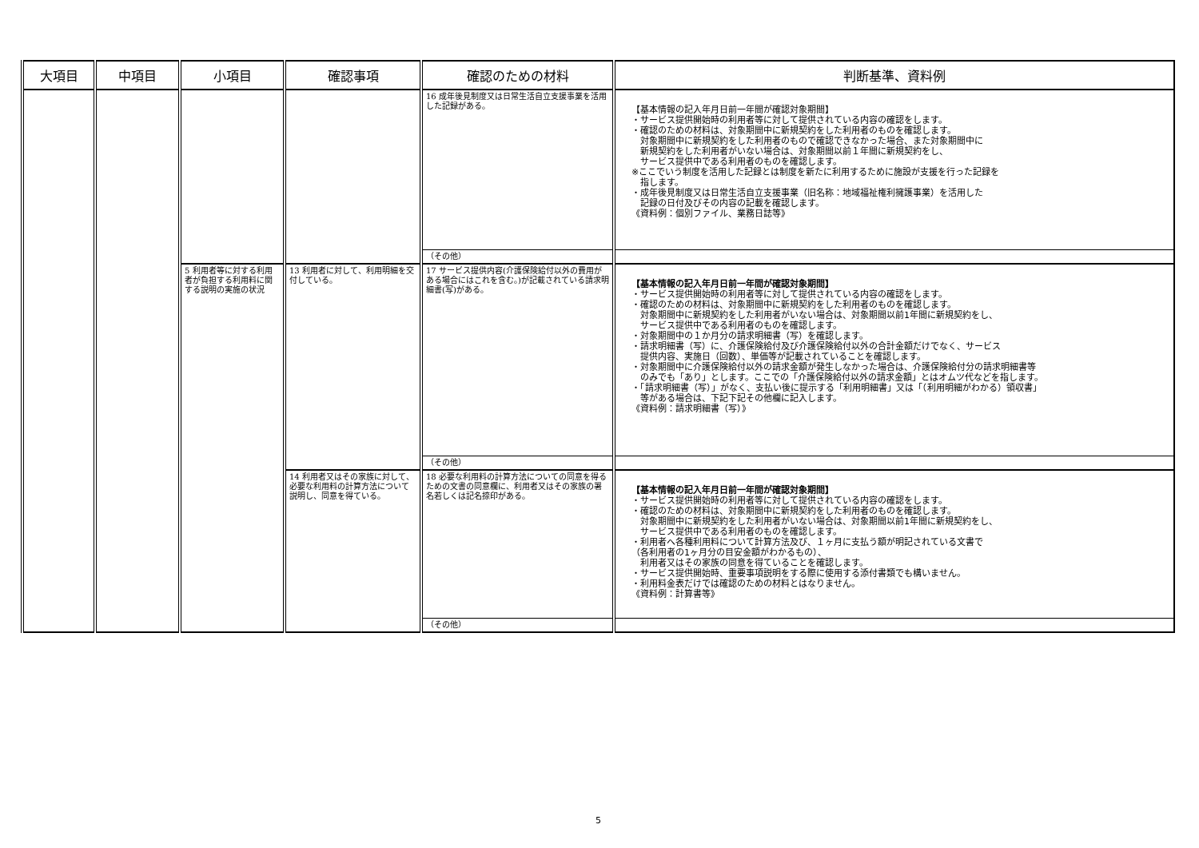| 大項目 | 中項目 | 小項目 | 確認事項 | 確認のための材料 | 判断基準、資料例 |
| --- | --- | --- | --- | --- | --- |
| | | | | 16 成年後見制度又は日常生活自立支援事業を活用した記録がある。 | 【基本情報の記入年月日前一年間が確認対象期間】 ・サービス提供開始時の利用者等に対して提供されている内容の確認をします。 ・確認のための材料は、対象期間中に新規契約をした利用者のものを確認します。 対象期間中に新規契約をした利用者のもので確認できなかった場合、また対象期間中に 新規契約をした利用者がいない場合は、対象期間以前１年間に新規契約をし、 サービス提供中である利用者のものを確認します。 ※ここでいう制度を活用した記録とは制度を新たに利用するために施設が支援を行った記録を 指します。 ・成年後見制度又は日常生活自立支援事業（旧名称：地域福祉権利擁護事業）を活用した 記録の日付及びその内容の記載を確認します。 《資料例：個別ファイル、業務日誌等》 |
| | | | | （その他） | |
| | | 5 利用者等に対する利用者が負担する利用料に関する説明の実施の状況 | 13 利用者に対して、利用明細を交付している。 | 17 サービス提供内容(介護保険給付以外の費用がある場合にはこれを含む。)が記載されている請求明細書(写)がある。 | 【基本情報の記入年月日前一年間が確認対象期間】 ・サービス提供開始時の利用者等に対して提供されている内容の確認をします。 ・確認のための材料は、対象期間中に新規契約をした利用者のものを確認します。 対象期間中に新規契約をした利用者がいない場合は、対象期間以前1年間に新規契約をし、 サービス提供中である利用者のものを確認します。 ・対象期間中の１か月分の請求明細書（写）を確認します。 ・請求明細書（写）に、介護保険給付及び介護保険給付以外の合計金額だけでなく、サービス 提供内容、実施日（回数）、単価等が記載されていることを確認します。 ・対象期間中に介護保険給付以外の請求金額が発生しなかった場合は、介護保険給付分の請求明細書等 のみでも「あり」とします。ここでの「介護保険給付以外の請求金額」とはオムツ代などを指します。 ・「請求明細書（写）」がなく、支払い後に提示する「利用明細書」又は「（利用明細がわかる）領収書」 等がある場合は、下記下記その他欄に記入します。 《資料例：請求明細書（写）》 |
| | | | | （その他） | |
| | | | 14 利用者又はその家族に対して、必要な利用料の計算方法について説明し、同意を得ている。 | 18 必要な利用料の計算方法についての同意を得るための文書の同意欄に、利用者又はその家族の署名若しくは記名捺印がある。 | 【基本情報の記入年月日前一年間が確認対象期間】 ・サービス提供開始時の利用者等に対して提供されている内容の確認をします。 ・確認のための材料は、対象期間中に新規契約をした利用者のものを確認します。 対象期間中に新規契約をした利用者がいない場合は、対象期間以前1年間に新規契約をし、 サービス提供中である利用者のものを確認します。 ・利用者へ各種利用料について計算方法及び、１ヶ月に支払う額が明記されている文書で （各利用者の1ヶ月分の目安金額がわかるもの）、 利用者又はその家族の同意を得ていることを確認します。 ・サービス提供開始時、重要事項説明をする際に使用する添付書類でも構いません。 ・利用料金表だけでは確認のための材料とはなりません。 《資料例：計算書等》 |
| | | | | （その他） | |
5